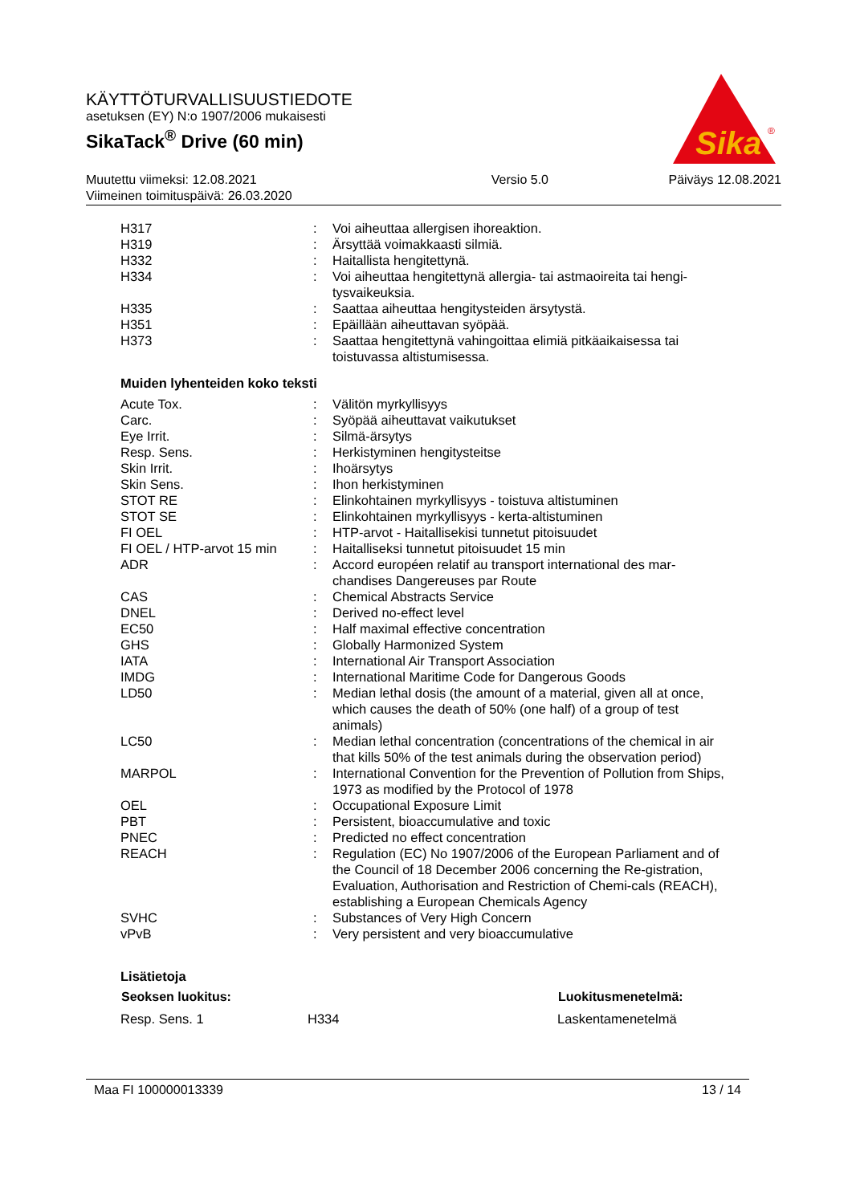KÄYTTÖTURVALLISUUSTIEDOTE
asetuksen (EY) N:o 1907/2006 mukaisesti
SikaTack<sup>®</sup> Drive (60 min)
Sika
®
| Muutettu viimeksi: 12.08.2021 | Versio 5.0 | Päiväys 12.08.2021 |
| Viimeinen toimituspäivä: 26.03.2020 | | |
| H317 | : | Voi aiheuttaa allergisen ihoreaktion. |
| H319 | : | Ärsyttää voimakkaasti silmiä. |
| H332 | : | Haitallista hengitettynä. |
| H334 | : | Voi aiheuttaa hengitettynä allergia- tai astmaoireita tai hengi-tysvaikeuksia. |
| H335 | : | Saattaa aiheuttaa hengitysteiden ärsytystä. |
| H351 | : | Epäillään aiheuttavan syöpää. |
| H373 | : | Saattaa hengitettynä vahingoittaa elimiä pitkäaikaisessa tai toistuvassa altistumisessa. |
Muiden lyhenteiden koko teksti
| Acute Tox. | : | Välitön myrkyllisyys |
| Carc. | : | Syöpää aiheuttavat vaikutukset |
| Eye Irrit. | : | Silmä-ärsytys |
| Resp. Sens. | : | Herkistyminen hengitysteitse |
| Skin Irrit. | : | Ihoärsytys |
| Skin Sens. | : | Ihon herkistyminen |
| STOT RE | : | Elinkohtainen myrkyllisyys - toistuva altistuminen |
| STOT SE | : | Elinkohtainen myrkyllisyys - kerta-altistuminen |
| FI OEL | : | HTP-arvot - Haitallisekisi tunnetut pitoisuudet |
| FI OEL / HTP-arvot 15 min | : | Haitalliseksi tunnetut pitoisuudet 15 min |
| ADR | : | Accord européen relatif au transport international des mar-chandises Dangereuses par Route |
| CAS | : | Chemical Abstracts Service |
| DNEL | : | Derived no-effect level |
| EC50 | : | Half maximal effective concentration |
| GHS | : | Globally Harmonized System |
| IATA | : | International Air Transport Association |
| IMDG | : | International Maritime Code for Dangerous Goods |
| LD50 | : | Median lethal dosis (the amount of a material, given all at once, which causes the death of 50% (one half) of a group of test animals) |
| LC50 | : | Median lethal concentration (concentrations of the chemical in air that kills 50% of the test animals during the observation period) |
| MARPOL | : | International Convention for the Prevention of Pollution from Ships, 1973 as modified by the Protocol of 1978 |
| OEL | : | Occupational Exposure Limit |
| PBT | : | Persistent, bioaccumulative and toxic |
| PNEC | : | Predicted no effect concentration |
| REACH | : | Regulation (EC) No 1907/2006 of the European Parliament and of the Council of 18 December 2006 concerning the Re-gistration, Evaluation, Authorisation and Restriction of Chemi-cals (REACH), establishing a European Chemicals Agency |
| SVHC | : | Substances of Very High Concern |
| vPvB | : | Very persistent and very bioaccumulative |
Lisätietoja
| Seoksen luokitus: | | Luokitusmenetelmä: |
| --- | --- | --- |
| Resp. Sens. 1 | H334 | Laskentamenetelmä |
Maa FI 100000013339 13 / 14